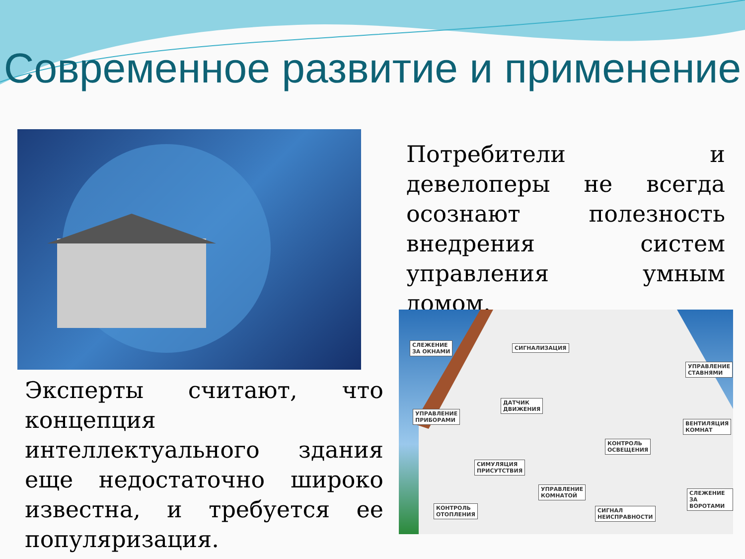Современное развитие и применение
Потребители и девелоперы не всегда осознают полезность внедрения систем управления умным домом.
СЛЕЖЕНИЕ
ЗА ОКНАМИ
СИГНАЛИЗАЦИЯ
УПРАВЛЕНИЕ
СТАВНЯМИ
ДАТЧИК
ДВИЖЕНИЯ
УПРАВЛЕНИЕ
ПРИБОРАМИ
ВЕНТИЛЯЦИЯ
КОМНАТ
КОНТРОЛЬ
ОСВЕЩЕНИЯ
СИМУЛЯЦИЯ
ПРИСУТСТВИЯ
УПРАВЛЕНИЕ
КОМНАТОЙ СЛЕЖЕНИЕ
ЗА ВОРОТАМИ
КОНТРОЛЬ
ОТОПЛЕНИЯ
СИГНАЛ
НЕИСПРАВНОСТИ
Эксперты считают, что концепция интеллектуального здания еще недостаточно широко известна, и требуется ее популяризация.